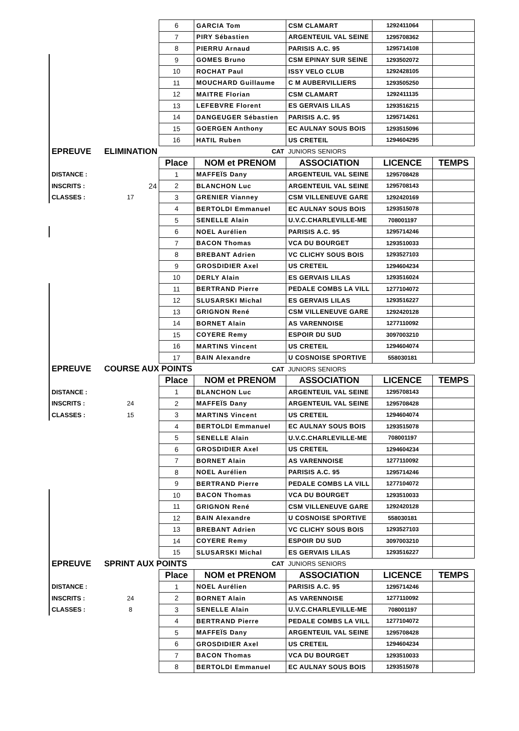| | | 6 | GARCIA Tom | CSM CLAMART | 1292411064 | |
| | | 7 | PIRY Sébastien | ARGENTEUIL VAL SEINE | 1295708362 | |
| | | 8 | PIERRU Arnaud | PARISIS A.C. 95 | 1295714108 | |
| | | 9 | GOMES Bruno | CSM EPINAY SUR SEINE | 1293502072 | |
| | | 10 | ROCHAT Paul | ISSY VELO CLUB | 1292428105 | |
| | | 11 | MOUCHARD Guillaume | C M AUBERVILLIERS | 1293505250 | |
| | | 12 | MAITRE Florian | CSM CLAMART | 1292411135 | |
| | | 13 | LEFEBVRE Florent | ES GERVAIS LILAS | 1293516215 | |
| | | 14 | DANGEUGER Sébastien | PARISIS A.C. 95 | 1295714261 | |
| | | 15 | GOERGEN Anthony | EC AULNAY SOUS BOIS | 1293515096 | |
| | | 16 | HATIL Ruben | US CRETEIL | 1294604295 | |
| EPREUVE | ELIMINATION | | CAT | JUNIORS SENIORS | | |
| | | Place | NOM et PRENOM | ASSOCIATION | LICENCE | TEMPS |
| DISTANCE : | | 1 | MAFFEÏS Dany | ARGENTEUIL VAL SEINE | 1295708428 | |
| INSCRITS : | 24 | 2 | BLANCHON Luc | ARGENTEUIL VAL SEINE | 1295708143 | |
| CLASSES : | 17 | 3 | GRENIER Vianney | CSM VILLENEUVE GARE | 1292420169 | |
| | | 4 | BERTOLDI Emmanuel | EC AULNAY SOUS BOIS | 1293515078 | |
| | | 5 | SENELLE Alain | U.V.C.CHARLEVILLE-ME | 708001197 | |
| | | 6 | NOEL Aurélien | PARISIS A.C. 95 | 1295714246 | |
| | | 7 | BACON Thomas | VCA DU BOURGET | 1293510033 | |
| | | 8 | BREBANT Adrien | VC CLICHY SOUS BOIS | 1293527103 | |
| | | 9 | GROSDIDIER Axel | US CRETEIL | 1294604234 | |
| | | 10 | DERLY Alain | ES GERVAIS LILAS | 1293516024 | |
| | | 11 | BERTRAND Pierre | PEDALE COMBS LA VILL | 1277104072 | |
| | | 12 | SLUSARSKI Michal | ES GERVAIS LILAS | 1293516227 | |
| | | 13 | GRIGNON René | CSM VILLENEUVE GARE | 1292420128 | |
| | | 14 | BORNET Alain | AS VARENNOISE | 1277110092 | |
| | | 15 | COYERE Remy | ESPOIR DU SUD | 3097003210 | |
| | | 16 | MARTINS Vincent | US CRETEIL | 1294604074 | |
| | | 17 | BAIN Alexandre | U COSNOISE SPORTIVE | 558030181 | |
| EPREUVE | COURSE AUX POINTS | | CAT | JUNIORS SENIORS | | |
| | | Place | NOM et PRENOM | ASSOCIATION | LICENCE | TEMPS |
| DISTANCE : | | 1 | BLANCHON Luc | ARGENTEUIL VAL SEINE | 1295708143 | |
| INSCRITS : | 24 | 2 | MAFFEÏS Dany | ARGENTEUIL VAL SEINE | 1295708428 | |
| CLASSES : | 15 | 3 | MARTINS Vincent | US CRETEIL | 1294604074 | |
| | | 4 | BERTOLDI Emmanuel | EC AULNAY SOUS BOIS | 1293515078 | |
| | | 5 | SENELLE Alain | U.V.C.CHARLEVILLE-ME | 708001197 | |
| | | 6 | GROSDIDIER Axel | US CRETEIL | 1294604234 | |
| | | 7 | BORNET Alain | AS VARENNOISE | 1277110092 | |
| | | 8 | NOEL Aurélien | PARISIS A.C. 95 | 1295714246 | |
| | | 9 | BERTRAND Pierre | PEDALE COMBS LA VILL | 1277104072 | |
| | | 10 | BACON Thomas | VCA DU BOURGET | 1293510033 | |
| | | 11 | GRIGNON René | CSM VILLENEUVE GARE | 1292420128 | |
| | | 12 | BAIN Alexandre | U COSNOISE SPORTIVE | 558030181 | |
| | | 13 | BREBANT Adrien | VC CLICHY SOUS BOIS | 1293527103 | |
| | | 14 | COYERE Remy | ESPOIR DU SUD | 3097003210 | |
| | | 15 | SLUSARSKI Michal | ES GERVAIS LILAS | 1293516227 | |
| EPREUVE | SPRINT AUX POINTS | | CAT | JUNIORS SENIORS | | |
| | | Place | NOM et PRENOM | ASSOCIATION | LICENCE | TEMPS |
| DISTANCE : | | 1 | NOEL Aurélien | PARISIS A.C. 95 | 1295714246 | |
| INSCRITS : | 24 | 2 | BORNET Alain | AS VARENNOISE | 1277110092 | |
| CLASSES : | 8 | 3 | SENELLE Alain | U.V.C.CHARLEVILLE-ME | 708001197 | |
| | | 4 | BERTRAND Pierre | PEDALE COMBS LA VILL | 1277104072 | |
| | | 5 | MAFFEÏS Dany | ARGENTEUIL VAL SEINE | 1295708428 | |
| | | 6 | GROSDIDIER Axel | US CRETEIL | 1294604234 | |
| | | 7 | BACON Thomas | VCA DU BOURGET | 1293510033 | |
| | | 8 | BERTOLDI Emmanuel | EC AULNAY SOUS BOIS | 1293515078 | |